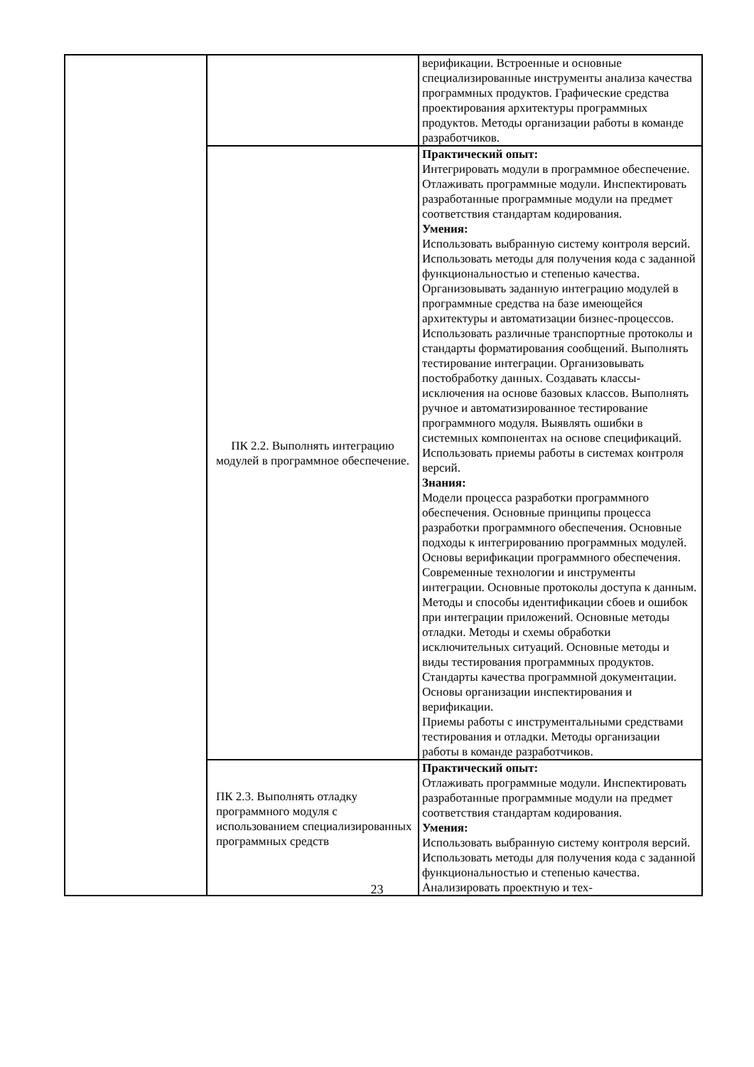| | | верификации. Встроенные и основные специализированные инструменты анализа качества программных продуктов. Графические средства проектирования архитектуры программных продуктов. Методы организации работы в команде разработчиков. |
| | ПК 2.2. Выполнять интеграцию модулей в программное обеспечение. | Практический опыт: Интегрировать модули в программное обеспечение. Отлаживать программные модули. Инспектировать разработанные программные модули на предмет соответствия стандартам кодирования. Умения: Использовать выбранную систему контроля версий. Использовать методы для получения кода с заданной функциональностью и степенью качества. Организовывать заданную интеграцию модулей в программные средства на базе имеющейся архитектуры и автоматизации бизнес-процессов. Использовать различные транспортные протоколы и стандарты форматирования сообщений. Выполнять тестирование интеграции. Организовывать постобработку данных. Создавать классы- исключения на основе базовых классов. Выполнять ручное и автоматизированное тестирование программного модуля. Выявлять ошибки в системных компонентах на основе спецификаций. Использовать приемы работы в системах контроля версий. Знания: Модели процесса разработки программного обеспечения. Основные принципы процесса разработки программного обеспечения. Основные подходы к интегрированию программных модулей. Основы верификации программного обеспечения. Современные технологии и инструменты интеграции. Основные протоколы доступа к данным. Методы и способы идентификации сбоев и ошибок при интеграции приложений. Основные методы отладки. Методы и схемы обработки исключительных ситуаций. Основные методы и виды тестирования программных продуктов. Стандарты качества программной документации. Основы организации инспектирования и верификации. Приемы работы с инструментальными средствами тестирования и отладки. Методы организации работы в команде разработчиков. |
| | ПК 2.3. Выполнять отладку программного модуля с использованием специализированных программных средств | Практический опыт: Отлаживать программные модули. Инспектировать разработанные программные модули на предмет соответствия стандартам кодирования. Умения: Использовать выбранную систему контроля версий. Использовать методы для получения кода с заданной функциональностью и степенью качества. Анализировать проектную и тех- |
23